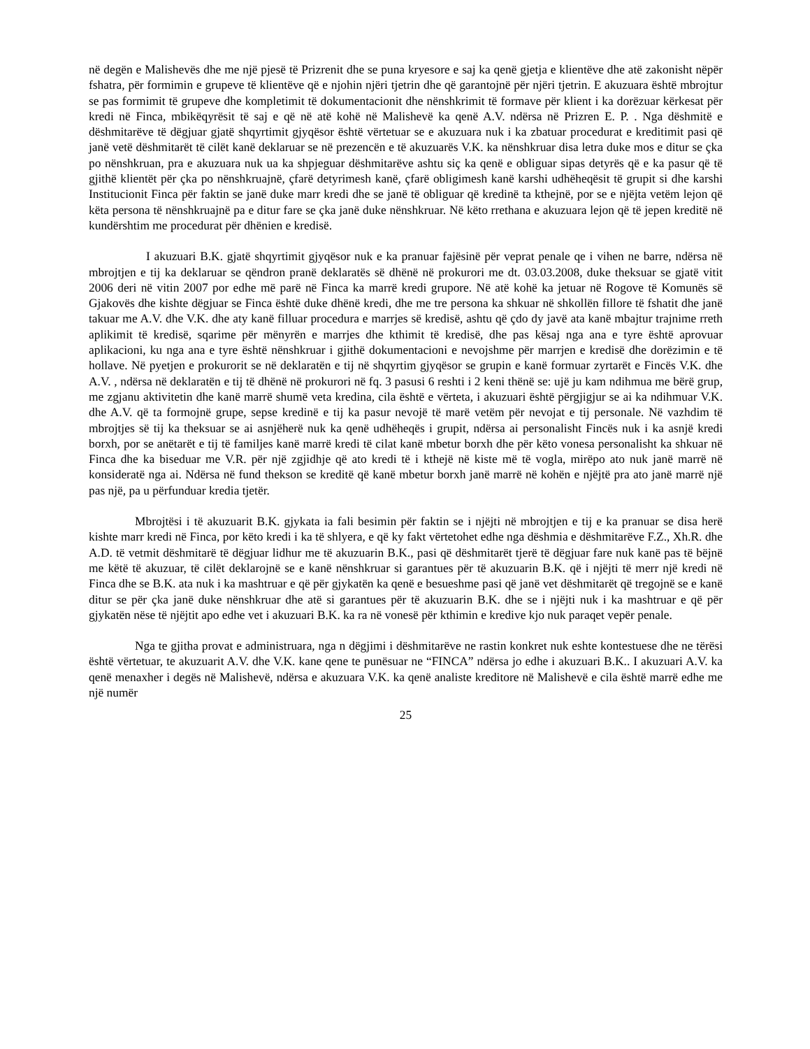në degën e Malishevës dhe me një pjesë të Prizrenit dhe se puna kryesore e saj ka qenë gjetja e klientëve dhe atë zakonisht nëpër fshatra, për formimin e grupeve të klientëve që e njohin njëri tjetrin dhe që garantojnë për njëri tjetrin. E akuzuara është mbrojtur se pas formimit të grupeve dhe kompletimit të dokumentacionit dhe nënshkrimit të formave për klient i ka dorëzuar kërkesat për kredi në Finca, mbikëqyrësit të saj e që në atë kohë në Malishevë ka qenë A.V. ndërsa në Prizren E. P. . Nga dëshmitë e dëshmitarëve të dëgjuar gjatë shqyrtimit gjyqësor është vërtetuar se e akuzuara nuk i ka zbatuar procedurat e kreditimit pasi që janë vetë dëshmitarët të cilët kanë deklaruar se në prezencën e të akuzuarës V.K. ka nënshkruar disa letra duke mos e ditur se çka po nënshkruan, pra e akuzuara nuk ua ka shpjeguar dëshmitarëve ashtu siç ka qenë e obliguar sipas detyrës që e ka pasur që të gjithë klientët për çka po nënshkruajnë, çfarë detyrimesh kanë, çfarë obligimesh kanë karshi udhëheqësit të grupit si dhe karshi Institucionit Finca për faktin se janë duke marr kredi dhe se janë të obliguar që kredinë ta kthejnë, por se e njëjta vetëm lejon që këta persona të nënshkruajnë pa e ditur fare se çka janë duke nënshkruar. Në këto rrethana e akuzuara lejon që të jepen kreditë në kundërshtim me procedurat për dhënien e kredisë.
I akuzuari B.K. gjatë shqyrtimit gjyqësor nuk e ka pranuar fajësinë për veprat penale qe i vihen ne barre, ndërsa në mbrojtjen e tij ka deklaruar se qëndron pranë deklaratës së dhënë në prokurori me dt. 03.03.2008, duke theksuar se gjatë vitit 2006 deri në vitin 2007 por edhe më parë në Finca ka marrë kredi grupore. Në atë kohë ka jetuar në Rogove të Komunës së Gjakovës dhe kishte dëgjuar se Finca është duke dhënë kredi, dhe me tre persona ka shkuar në shkollën fillore të fshatit dhe janë takuar me A.V. dhe V.K. dhe aty kanë filluar procedura e marrjes së kredisë, ashtu që çdo dy javë ata kanë mbajtur trajnime rreth aplikimit të kredisë, sqarime për mënyrën e marrjes dhe kthimit të kredisë, dhe pas kësaj nga ana e tyre është aprovuar aplikacioni, ku nga ana e tyre është nënshkruar i gjithë dokumentacioni e nevojshme për marrjen e kredisë dhe dorëzimin e të hollave. Në pyetjen e prokurorit se në deklaratën e tij në shqyrtim gjyqësor se grupin e kanë formuar zyrtarët e Fincës V.K. dhe A.V. , ndërsa në deklaratën e tij të dhënë në prokurori në fq. 3 pasusi 6 reshti i 2 keni thënë se: ujë ju kam ndihmua me bërë grup, me zgjanu aktivitetin dhe kanë marrë shumë veta kredina, cila është e vërteta, i akuzuari është përgjigjur se ai ka ndihmuar V.K. dhe A.V. që ta formojnë grupe, sepse kredinë e tij ka pasur nevojë të marë vetëm për nevojat e tij personale. Në vazhdim të mbrojtjes së tij ka theksuar se ai asnjëherë nuk ka qenë udhëheqës i grupit, ndërsa ai personalisht Fincës nuk i ka asnjë kredi borxh, por se anëtarët e tij të familjes kanë marrë kredi të cilat kanë mbetur borxh dhe për këto vonesa personalisht ka shkuar në Finca dhe ka biseduar me V.R. për një zgjidhje që ato kredi të i kthejë në kiste më të vogla, mirëpo ato nuk janë marrë në konsideratë nga ai. Ndërsa në fund thekson se kreditë që kanë mbetur borxh janë marrë në kohën e njëjtë pra ato janë marrë një pas një, pa u përfunduar kredia tjetër.
Mbrojtësi i të akuzuarit B.K. gjykata ia fali besimin për faktin se i njëjti në mbrojtjen e tij e ka pranuar se disa herë kishte marr kredi në Finca, por këto kredi i ka të shlyera, e që ky fakt vërtetohet edhe nga dëshmia e dëshmitarëve F.Z., Xh.R. dhe A.D. të vetmit dëshmitarë të dëgjuar lidhur me të akuzuarin B.K., pasi që dëshmitarët tjerë të dëgjuar fare nuk kanë pas të bëjnë me këtë të akuzuar, të cilët deklarojnë se e kanë nënshkruar si garantues për të akuzuarin B.K. që i njëjti të merr një kredi në Finca dhe se B.K. ata nuk i ka mashtruar e që për gjykatën ka qenë e besueshme pasi që janë vet dëshmitarët që tregojnë se e kanë ditur se për çka janë duke nënshkruar dhe atë si garantues për të akuzuarin B.K. dhe se i njëjti nuk i ka mashtruar e që për gjykatën nëse të njëjtit apo edhe vet i akuzuari B.K. ka ra në vonesë për kthimin e kredive kjo nuk paraqet vepër penale.
Nga te gjitha provat e administruara, nga n dëgjimi i dëshmitarëve ne rastin konkret nuk eshte kontestuese dhe ne tërësi është vërtetuar, te akuzuarit A.V. dhe V.K. kane qene te punësuar ne “FINCA” ndërsa jo edhe i akuzuari B.K.. I akuzuari A.V. ka qenë menaxher i degës në Malishevë, ndërsa e akuzuara V.K. ka qenë analiste kreditore në Malishevë e cila është marrë edhe me një numër
25